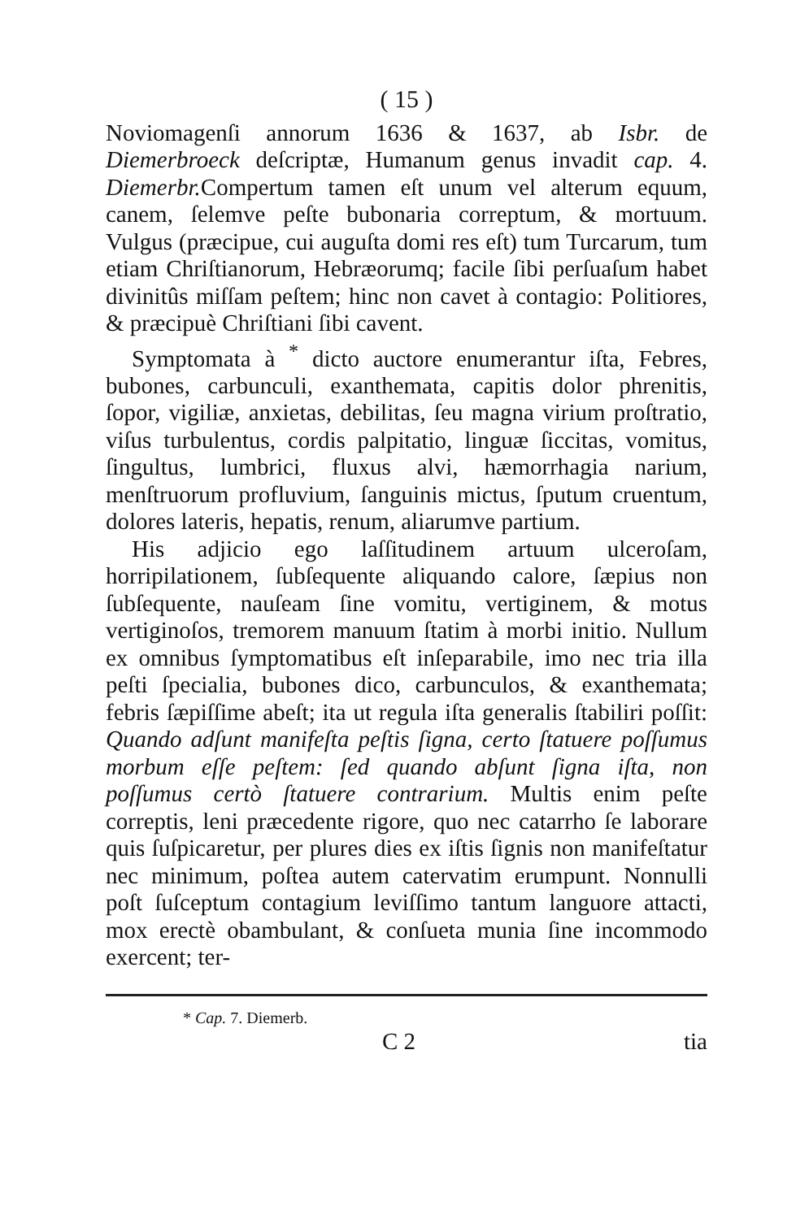( 15 )
Noviomagenſi annorum 1636 & 1637, ab Isbr. de Diemerbroeck deſcriptæ, Humanum genus invadit cap. 4. Diemerbr. Compertum tamen eſt unum vel alterum equum, canem, ſelemve peſte bubonaria correptum, & mortuum. Vulgus (præcipue, cui auguſta domi res eſt) tum Turcarum, tum etiam Chriſtianorum, Hebræorumq; facile ſibi perſuaſum habet divinitûs miſſam peſtem; hinc non cavet à contagio: Politiores, & præcipuè Chriſtiani ſibi cavent.
Symptomata à <sup>*</sup> dicto auctore enumerantur iſta, Febres, bubones, carbunculi, exanthemata, capitis dolor phrenitis, ſopor, vigiliæ, anxietas, debilitas, ſeu magna virium proſtratio, viſus turbulentus, cordis palpitatio, linguæ ſiccitas, vomitus, ſingultus, lumbrici, fluxus alvi, hæmorrhagia narium, menſtruorum profluvium, ſanguinis mictus, ſputum cruentum, dolores lateris, hepatis, renum, aliarumve partium.
His adjicio ego laſſitudinem artuum ulceroſam, horripilationem, ſubſequente aliquando calore, ſæpius non ſubſequente, nauſeam ſine vomitu, vertiginem, & motus vertiginoſos, tremorem manuum ſtatim à morbi initio. Nullum ex omnibus ſymptomatibus eſt inſeparabile, imo nec tria illa peſti ſpecialia, bubones dico, carbunculos, & exanthemata; febris ſæpiſſime abeſt; ita ut regula iſta generalis ſtabiliri poſſit: Quando adſunt manifeſta peſtis ſigna, certo ſtatuere poſſumus morbum eſſe peſtem: ſed quando abſunt ſigna iſta, non poſſumus certò ſtatuere contrarium. Multis enim peſte correptis, leni præcedente rigore, quo nec catarrho ſe laborare quis ſuſpicaretur, per plures dies ex iſtis ſignis non manifeſtatur nec minimum, poſtea autem catervatim erumpunt. Nonnulli poſt ſuſceptum contagium leviſſimo tantum languore attacti, mox erectè obambulant, & conſueta munia ſine incommodo exercent; ter-
* Cap. 7. Diemerb.
C 2 tia